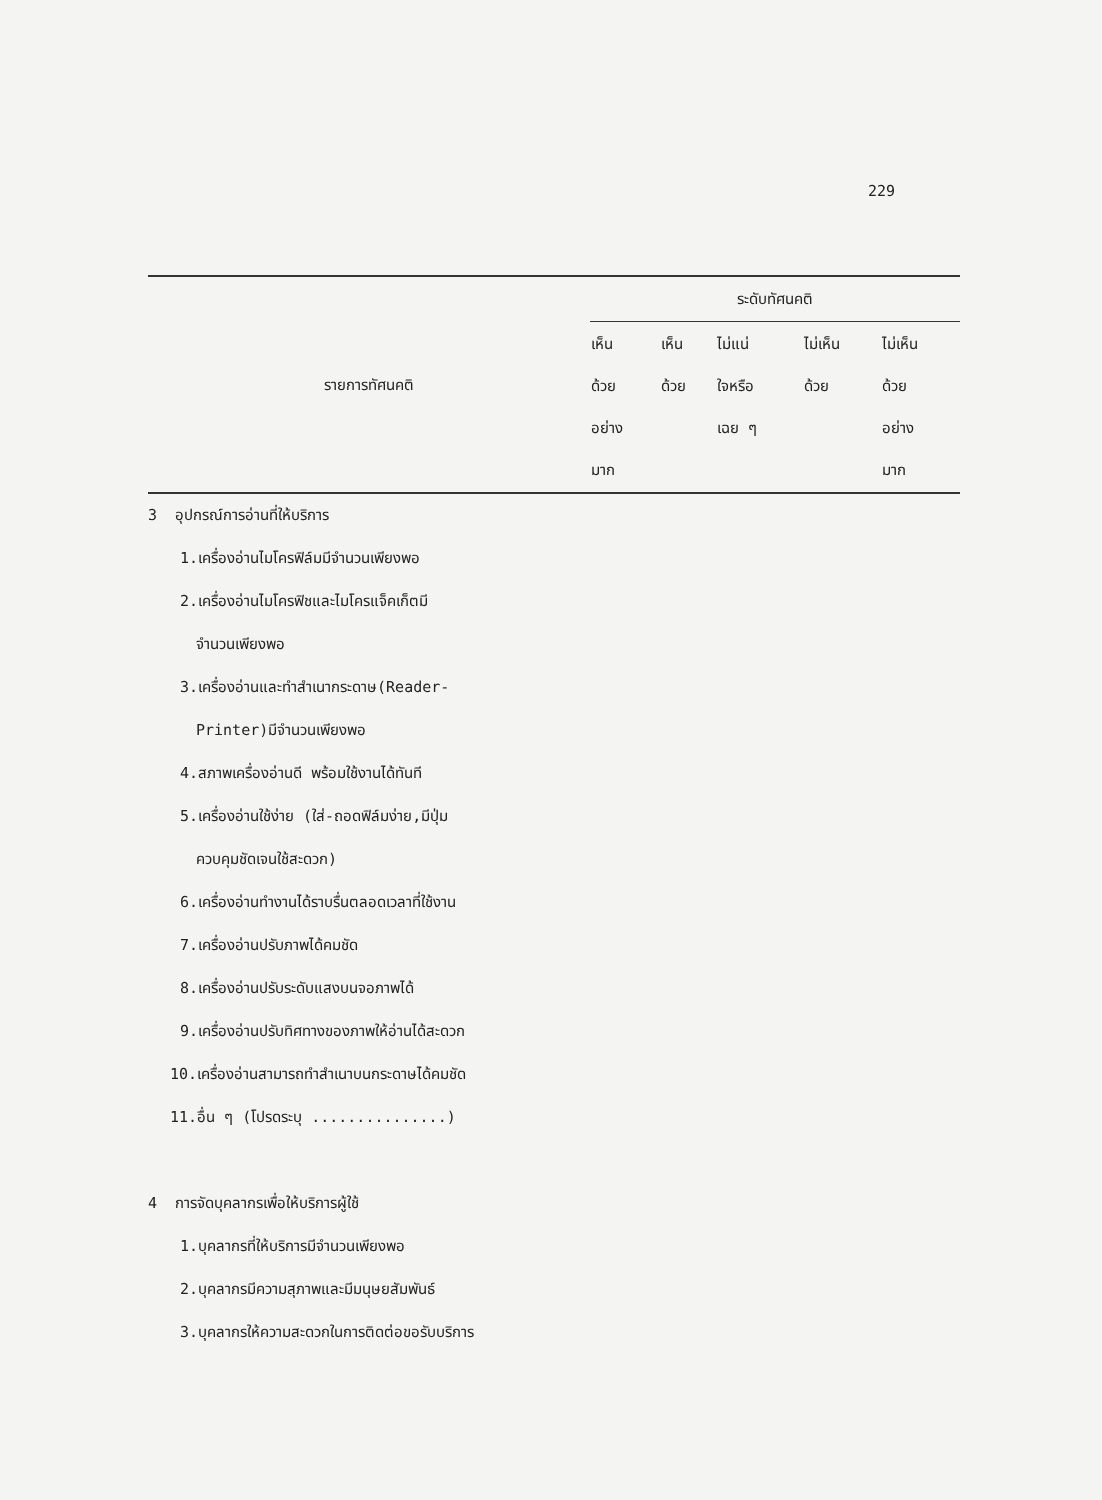229
| รายการทัศนคติ | ระดับทัศนคติ | | | | |
| --- | --- | --- | --- | --- | --- |
| | เห็น ด้วย อย่าง มาก | เห็น ด้วย | ไม่แน่ ใจหรือ เฉย ๆ | ไม่เห็น ด้วย | ไม่เห็น ด้วย อย่าง มาก |
| 3 อุปกรณ์การอ่านที่ให้บริการ | | | | | |
| 1.เครื่องอ่านไมโครฟิล์มมีจำนวนเพียงพอ | | | | | |
| 2.เครื่องอ่านไมโครฟิชและไมโครแจ็คเก็ตมี | | | | | |
| จำนวนเพียงพอ | | | | | |
| 3.เครื่องอ่านและทำสำเนากระดาษ(Reader- | | | | | |
| Printer)มีจำนวนเพียงพอ | | | | | |
| 4.สภาพเครื่องอ่านดี พร้อมใช้งานได้ทันที | | | | | |
| 5.เครื่องอ่านใช้ง่าย (ใส่-ถอดฟิล์มง่าย,มีปุ่ม | | | | | |
| ควบคุมชัดเจนใช้สะดวก) | | | | | |
| 6.เครื่องอ่านทำงานได้ราบรื่นตลอดเวลาที่ใช้งาน | | | | | |
| 7.เครื่องอ่านปรับภาพได้คมชัด | | | | | |
| 8.เครื่องอ่านปรับระดับแสงบนจอภาพได้ | | | | | |
| 9.เครื่องอ่านปรับทิศทางของภาพให้อ่านได้สะดวก | | | | | |
| 10.เครื่องอ่านสามารถทำสำเนาบนกระดาษได้คมชัด | | | | | |
| 11.อื่น ๆ (โปรดระบุ ...............) | | | | | |
| 4 การจัดบุคลากรเพื่อให้บริการผู้ใช้ | | | | | |
| 1.บุคลากรที่ให้บริการมีจำนวนเพียงพอ | | | | | |
| 2.บุคลากรมีความสุภาพและมีมนุษยสัมพันธ์ | | | | | |
| 3.บุคลากรให้ความสะดวกในการติดต่อขอรับบริการ | | | | | |